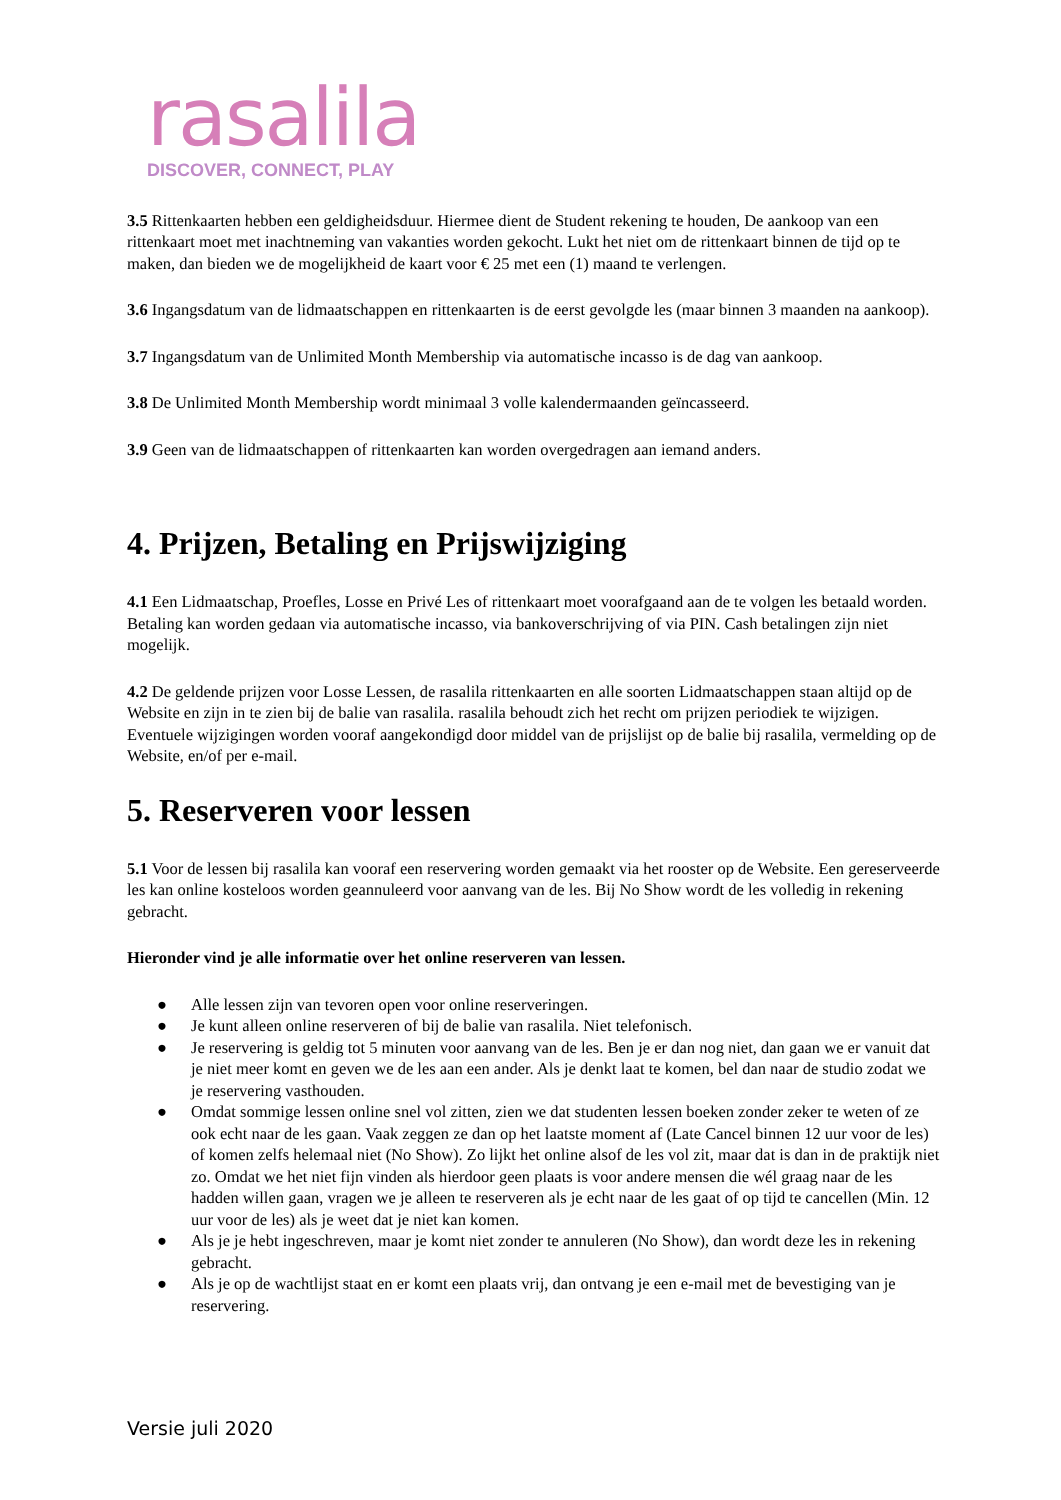rasalila
DISCOVER, CONNECT, PLAY
3.5 Rittenkaarten hebben een geldigheidsduur. Hiermee dient de Student rekening te houden, De aankoop van een rittenkaart moet met inachtneming van vakanties worden gekocht. Lukt het niet om de rittenkaart binnen de tijd op te maken, dan bieden we de mogelijkheid de kaart voor € 25 met een (1) maand te verlengen.
3.6 Ingangsdatum van de lidmaatschappen en rittenkaarten is de eerst gevolgde les (maar binnen 3 maanden na aankoop).
3.7 Ingangsdatum van de Unlimited Month Membership via automatische incasso is de dag van aankoop.
3.8 De Unlimited Month Membership wordt minimaal 3 volle kalendermaanden geïncasseerd.
3.9 Geen van de lidmaatschappen of rittenkaarten kan worden overgedragen aan iemand anders.
4. Prijzen, Betaling en Prijswijziging
4.1 Een Lidmaatschap, Proefles, Losse en Privé Les of rittenkaart moet voorafgaand aan de te volgen les betaald worden. Betaling kan worden gedaan via automatische incasso, via bankoverschrijving of via PIN. Cash betalingen zijn niet mogelijk.
4.2 De geldende prijzen voor Losse Lessen, de rasalila rittenkaarten en alle soorten Lidmaatschappen staan altijd op de Website en zijn in te zien bij de balie van rasalila. rasalila behoudt zich het recht om prijzen periodiek te wijzigen. Eventuele wijzigingen worden vooraf aangekondigd door middel van de prijslijst op de balie bij rasalila, vermelding op de Website, en/of per e-mail.
5. Reserveren voor lessen
5.1 Voor de lessen bij rasalila kan vooraf een reservering worden gemaakt via het rooster op de Website. Een gereserveerde les kan online kosteloos worden geannuleerd voor aanvang van de les. Bij No Show wordt de les volledig in rekening gebracht.
Hieronder vind je alle informatie over het online reserveren van lessen.
● Alle lessen zijn van tevoren open voor online reserveringen.
● Je kunt alleen online reserveren of bij de balie van rasalila. Niet telefonisch.
● Je reservering is geldig tot 5 minuten voor aanvang van de les. Ben je er dan nog niet, dan gaan we er vanuit dat je niet meer komt en geven we de les aan een ander. Als je denkt laat te komen, bel dan naar de studio zodat we je reservering vasthouden.
● Omdat sommige lessen online snel vol zitten, zien we dat studenten lessen boeken zonder zeker te weten of ze ook echt naar de les gaan. Vaak zeggen ze dan op het laatste moment af (Late Cancel binnen 12 uur voor de les) of komen zelfs helemaal niet (No Show). Zo lijkt het online alsof de les vol zit, maar dat is dan in de praktijk niet zo. Omdat we het niet fijn vinden als hierdoor geen plaats is voor andere mensen die wél graag naar de les hadden willen gaan, vragen we je alleen te reserveren als je echt naar de les gaat of op tijd te cancellen (Min. 12 uur voor de les) als je weet dat je niet kan komen.
● Als je je hebt ingeschreven, maar je komt niet zonder te annuleren (No Show), dan wordt deze les in rekening gebracht.
● Als je op de wachtlijst staat en er komt een plaats vrij, dan ontvang je een e-mail met de bevestiging van je reservering.
Versie juli 2020